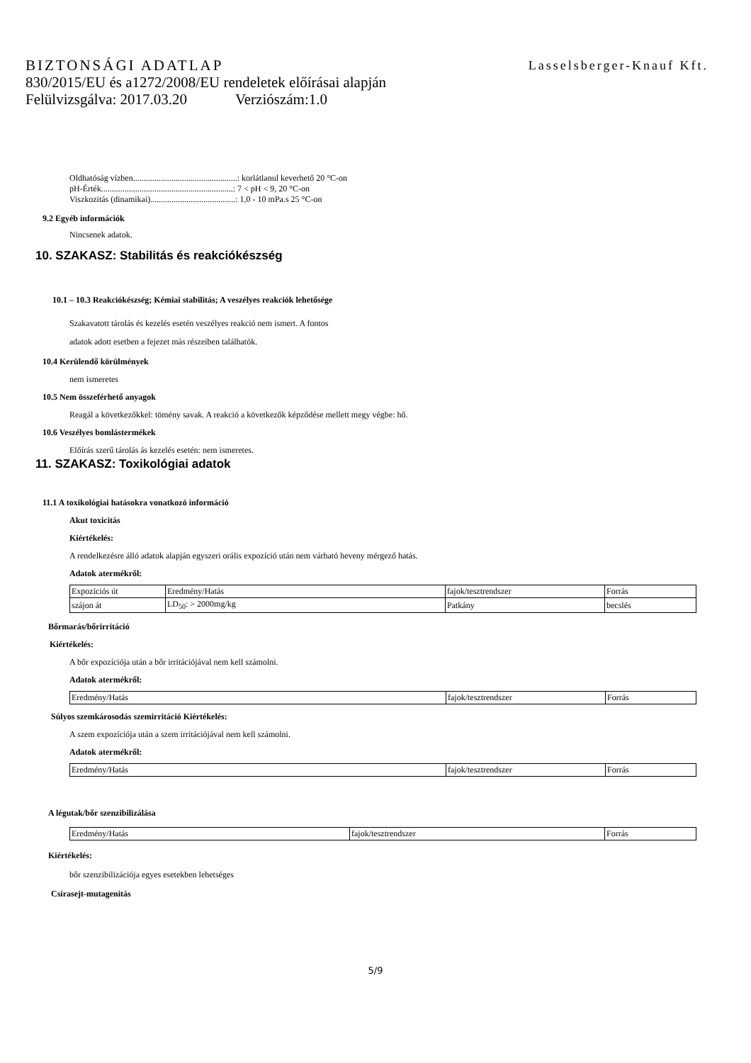BIZTONSÁGI ADATLAP Lasselsberger-Knauf Kft.
830/2015/EU és a1272/2008/EU rendeletek előírásai alapján
Felülvizsgálva: 2017.03.20 Verziószám:1.0
Oldhatóság vízben.................................................: korlátlanul keverhető 20 °C-on
pH-Érték..............................................................: 7 < pH < 9, 20 °C-on
Viszkozitás (dinamikai)........................................: 1,0 - 10 mPa.s 25 °C-on
9.2 Egyéb információk
Nincsenek adatok.
10. SZAKASZ: Stabilitás és reakciókészség
10.1 – 10.3 Reakciókészség; Kémiai stabilitás; A veszélyes reakciók lehetősége
Szakavatott tárolás és kezelés esetén veszélyes reakció nem ismert. A fontos
adatok adott esetben a fejezet más részeiben találhatók.
10.4 Kerülendő körülmények
nem ismeretes
10.5 Nem összeférhető anyagok
Reagál a következőkkel: tömény savak. A reakció a következők képződése mellett megy végbe: hő.
10.6 Veszélyes bomlástermékek
Előírás szerű tárolás ás kezelés esetén: nem ismeretes.
11. SZAKASZ: Toxikológiai adatok
11.1 A toxikológiai hatásokra vonatkozó információ
Akut toxicitás
Kiértékelés:
A rendelkezésre álló adatok alapján egyszeri orális expozíció után nem várható heveny mérgező hatás.
Adatok atermékről:
| Expozíciós út | Eredmény/Hatás | fajok/tesztrendszer | Forrás |
| szájon át | LD<sub>50</sub>: > 2000mg/kg | Patkány | becslés |
Bőrmarás/bőrirritáció
Kiértékelés:
A bőr expozíciója után a bőr irritációjával nem kell számolni.
Adatok atermékről:
| Eredmény/Hatás | fajok/tesztrendszer | Forrás |
Súlyos szemkárosodás szemirritáció Kiértékelés:
A szem expozíciója után a szem irritációjával nem kell számolni.
Adatok atermékről:
| Eredmény/Hatás | fajok/tesztrendszer | Forrás |
A légutak/bőr szenzibilizálása
| Eredmény/Hatás | fajok/tesztrendszer | Forrás |
Kiértékelés:
bőr szenzibilizációja egyes esetekben lehetséges
Csírasejt-mutagenitás
5/9